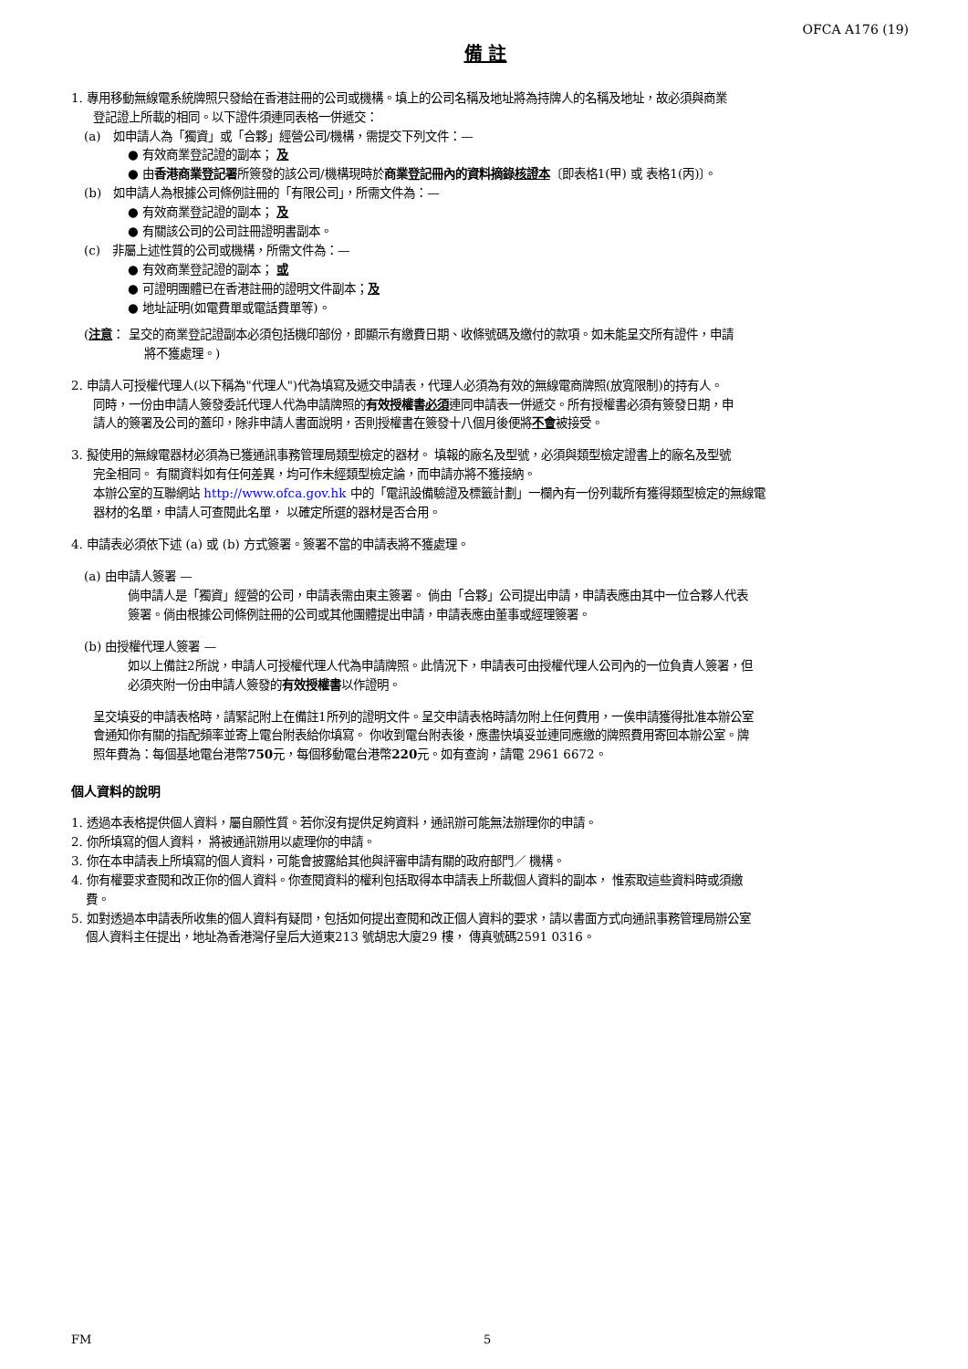OFCA A176 (19)
備 註
1. 專用移動無線電系統牌照只發給在香港註冊的公司或機構。填上的公司名稱及地址將為持牌人的名稱及地址，故必須與商業
登記證上所載的相同。以下證件須連同表格一併遞交：
(a)　如申請人為「獨資」或「合夥」經營公司/機構，需提交下列文件：—
● 有效商業登記證的副本； 及
● 由香港商業登記署所簽發的該公司/機構現時於商業登記冊內的資料摘錄核證本〔即表格1(甲) 或 表格1(丙)〕。
(b)　如申請人為根據公司條例註冊的「有限公司」，所需文件為：—
● 有效商業登記證的副本； 及
● 有關該公司的公司註冊證明書副本。
(c)　非屬上述性質的公司或機構，所需文件為：—
● 有效商業登記證的副本； 或
● 可證明團體已在香港註冊的證明文件副本；及
● 地址証明(如電費單或電話費單等)。
(注意： 呈交的商業登記證副本必須包括機印部份，即顯示有繳費日期、收條號碼及繳付的款項。如未能呈交所有證件，申請
將不獲處理。)
2. 申請人可授權代理人(以下稱為"代理人")代為填寫及遞交申請表，代理人必須為有效的無線電商牌照(放寬限制)的持有人。
同時，一份由申請人簽發委託代理人代為申請牌照的有效授權書必須連同申請表一併遞交。所有授權書必須有簽發日期，申
請人的簽署及公司的蓋印，除非申請人書面說明，否則授權書在簽發十八個月後便將不會被接受。
3. 擬使用的無線電器材必須為已獲通訊事務管理局類型檢定的器材。 填報的廠名及型號，必須與類型檢定證書上的廠名及型號
完全相同。 有關資料如有任何差異，均可作未經類型檢定論，而申請亦將不獲接納。
本辦公室的互聯網站 http://www.ofca.gov.hk 中的「電訊設備驗證及標籤計劃」一欄內有一份列載所有獲得類型檢定的無線電
器材的名單，申請人可查閱此名單， 以確定所選的器材是否合用。
4. 申請表必須依下述 (a) 或 (b) 方式簽署。簽署不當的申請表將不獲處理。
(a) 由申請人簽署 —
倘申請人是「獨資」經營的公司，申請表需由東主簽署。 倘由「合夥」公司提出申請，申請表應由其中一位合夥人代表
簽署。倘由根據公司條例註冊的公司或其他團體提出申請，申請表應由董事或經理簽署。
(b) 由授權代理人簽署 —
如以上備註2所說，申請人可授權代理人代為申請牌照。此情況下，申請表可由授權代理人公司內的一位負責人簽署，但
必須夾附一份由申請人簽發的有效授權書以作證明。
呈交填妥的申請表格時，請緊記附上在備註1所列的證明文件。呈交申請表格時請勿附上任何費用，一俟申請獲得批准本辦公室
會通知你有關的指配頻率並寄上電台附表給你填寫。 你收到電台附表後，應盡快填妥並連同應繳的牌照費用寄回本辦公室。牌
照年費為：每個基地電台港幣750元，每個移動電台港幣220元。如有查詢，請電 2961 6672。
個人資料的說明
1. 透過本表格提供個人資料，屬自願性質。若你沒有提供足夠資料，通訊辦可能無法辦理你的申請。
2. 你所填寫的個人資料， 將被通訊辦用以處理你的申請。
3. 你在本申請表上所填寫的個人資料，可能會披露給其他與評審申請有關的政府部門／ 機構。
4. 你有權要求查閱和改正你的個人資料。你查閱資料的權利包括取得本申請表上所載個人資料的副本， 惟索取這些資料時或須繳
費。
5. 如對透過本申請表所收集的個人資料有疑問，包括如何提出查閱和改正個人資料的要求，請以書面方式向通訊事務管理局辦公室
個人資料主任提出，地址為香港灣仔皇后大道東213 號胡忠大廈29 樓， 傳真號碼2591 0316。
FM 5